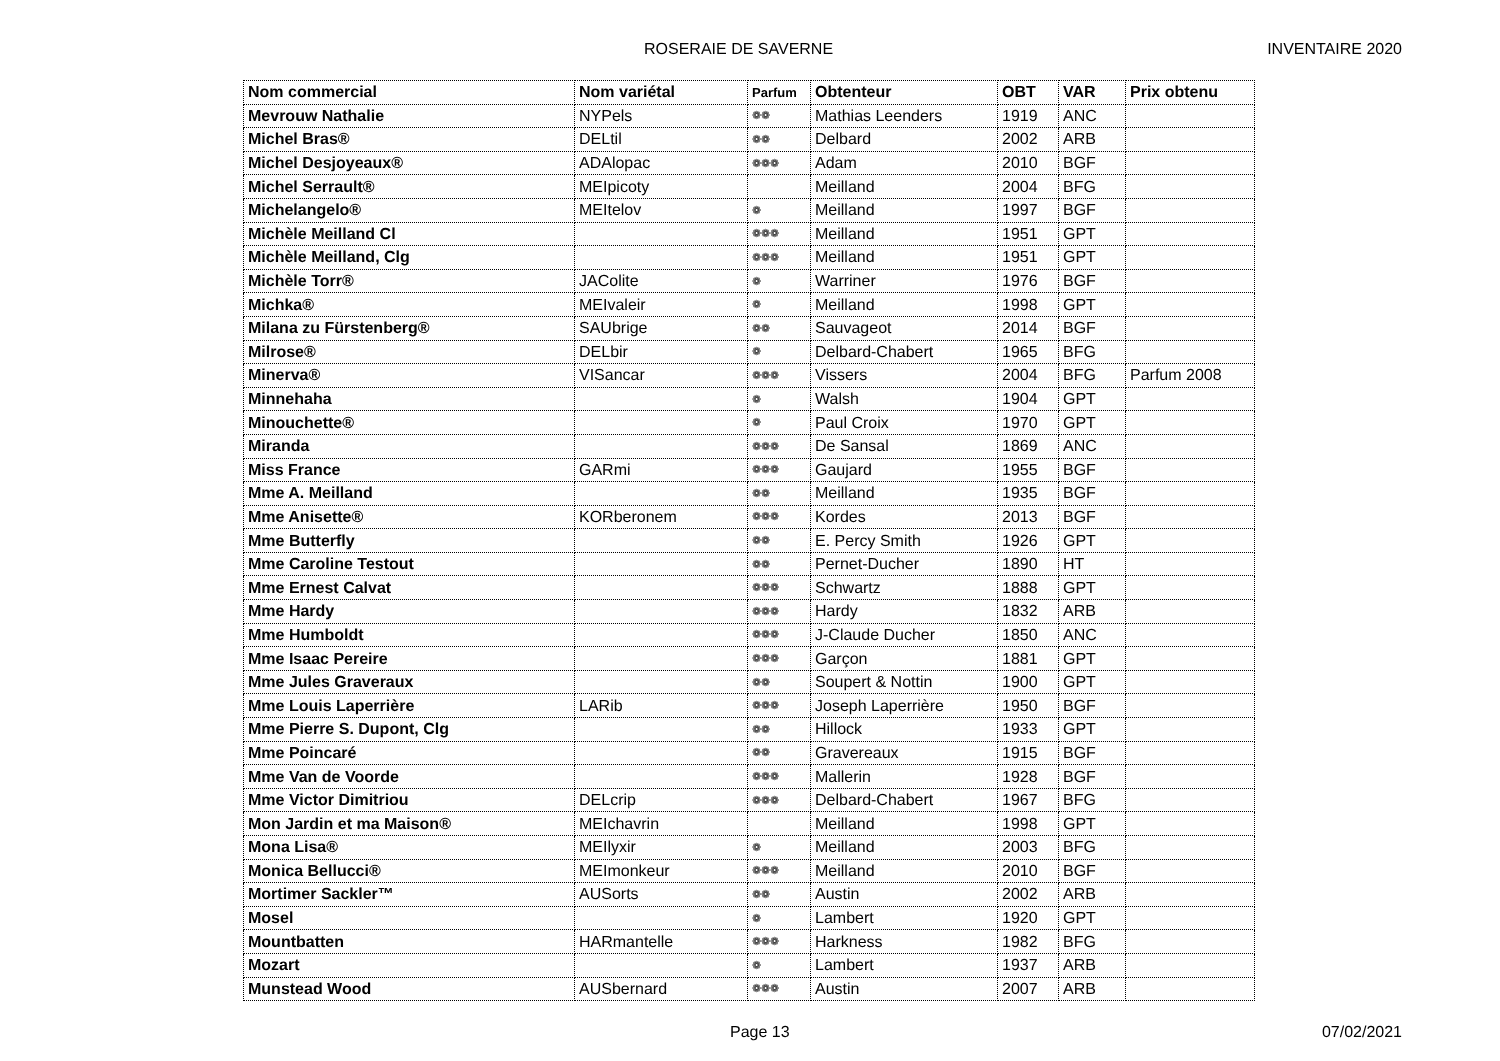ROSERAIE DE SAVERNE INVENTAIRE 2020
| Nom commercial | Nom variétal | Parfum | Obtenteur | OBT | VAR | Prix obtenu |
| --- | --- | --- | --- | --- | --- | --- |
| Mevrouw Nathalie | NYPels | ❁❁ | Mathias Leenders | 1919 | ANC | |
| Michel Bras® | DELtil | ❁❁ | Delbard | 2002 | ARB | |
| Michel Desjoyeaux® | ADAlopac | ❁❁❁ | Adam | 2010 | BGF | |
| Michel Serrault® | MEIpicoty | | Meilland | 2004 | BFG | |
| Michelangelo® | MEItelov | ❁ | Meilland | 1997 | BGF | |
| Michèle Meilland Cl | | ❁❁❁ | Meilland | 1951 | GPT | |
| Michèle Meilland, Clg | | ❁❁❁ | Meilland | 1951 | GPT | |
| Michèle Torr® | JACol­ite | ❁ | Warriner | 1976 | BGF | |
| Michka® | MEIvaleir | ❁ | Meilland | 1998 | GPT | |
| Milana zu Fürstenberg® | SAUbrige | ❁❁ | Sauvageot | 2014 | BGF | |
| Milrose® | DELbir | ❁ | Delbard-Chabert | 1965 | BFG | |
| Minerva® | VISancar | ❁❁❁ | Vissers | 2004 | BFG | Parfum 2008 |
| Minnehaha | | ❁ | Walsh | 1904 | GPT | |
| Minouchette® | | ❁ | Paul Croix | 1970 | GPT | |
| Miranda | | ❁❁❁ | De Sansal | 1869 | ANC | |
| Miss France | GARmi | ❁❁❁ | Gaujard | 1955 | BGF | |
| Mme A. Meilland | | ❁❁ | Meilland | 1935 | BGF | |
| Mme Anisette® | KORberonem | ❁❁❁ | Kordes | 2013 | BGF | |
| Mme Butterfly | | ❁❁ | E. Percy Smith | 1926 | GPT | |
| Mme Caroline Testout | | ❁❁ | Pernet-Ducher | 1890 | HT | |
| Mme Ernest Calvat | | ❁❁❁ | Schwartz | 1888 | GPT | |
| Mme Hardy | | ❁❁❁ | Hardy | 1832 | ARB | |
| Mme Humboldt | | ❁❁❁ | J-Claude Ducher | 1850 | ANC | |
| Mme Isaac Pereire | | ❁❁❁ | Garçon | 1881 | GPT | |
| Mme Jules Graveraux | | ❁❁ | Soupert & Nottin | 1900 | GPT | |
| Mme Louis Laperrière | LARib | ❁❁❁ | Joseph Laperrière | 1950 | BGF | |
| Mme Pierre S. Dupont, Clg | | ❁❁ | Hillock | 1933 | GPT | |
| Mme Poincaré | | ❁❁ | Gravereaux | 1915 | BGF | |
| Mme Van de Voorde | | ❁❁❁ | Mallerin | 1928 | BGF | |
| Mme Victor Dimitriou | DELcrip | ❁❁❁ | Delbard-Chabert | 1967 | BFG | |
| Mon Jardin et ma Maison® | MEIchavrin | | Meilland | 1998 | GPT | |
| Mona Lisa® | MEIlyxir | ❁ | Meilland | 2003 | BFG | |
| Monica Bellucci® | MEImonkeur | ❁❁❁ | Meilland | 2010 | BGF | |
| Mortimer Sackler™ | AUSorts | ❁❁ | Austin | 2002 | ARB | |
| Mosel | | ❁ | Lambert | 1920 | GPT | |
| Mountbatten | HARmantelle | ❁❁❁ | Harkness | 1982 | BFG | |
| Mozart | | ❁ | Lambert | 1937 | ARB | |
| Munstead Wood | AUSbernard | ❁❁❁ | Austin | 2007 | ARB | |
Page 13 07/02/2021